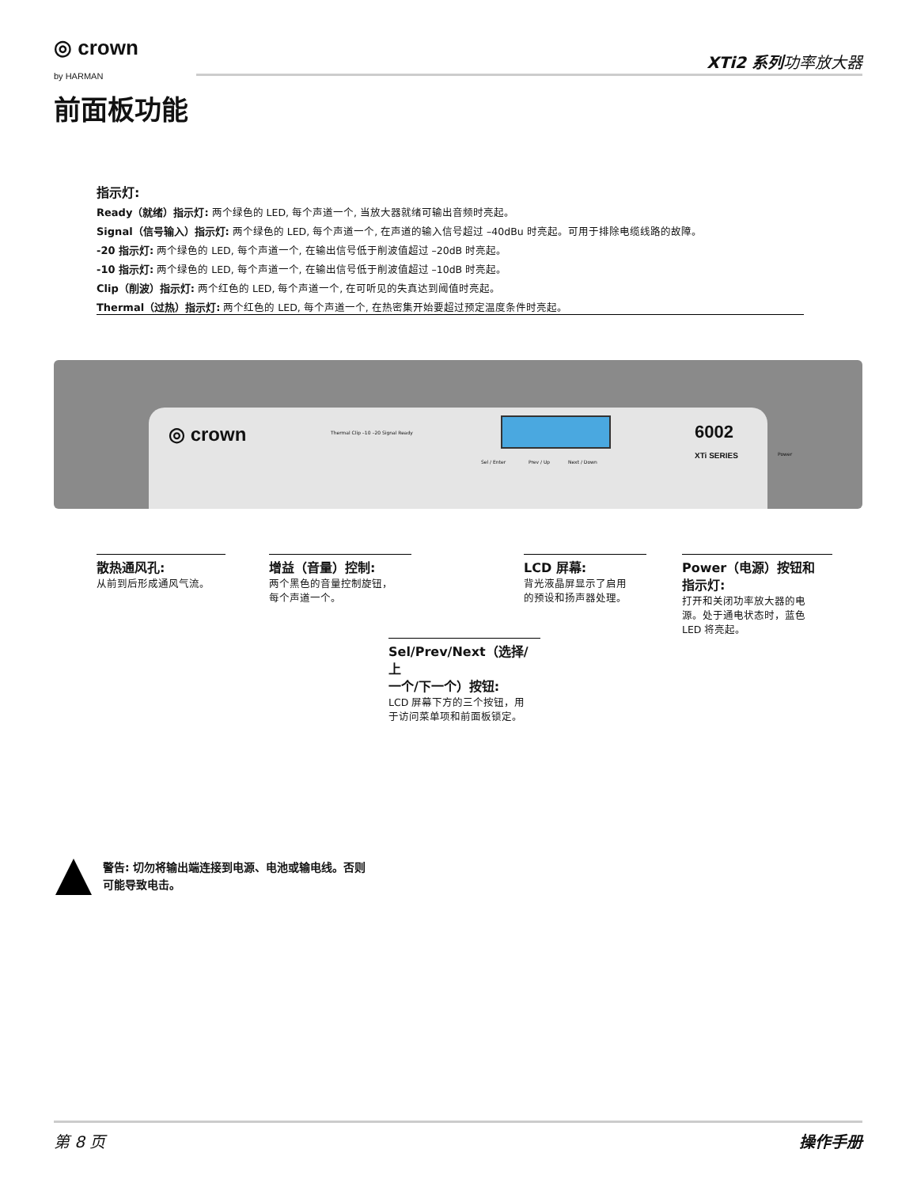◎ crown
by HARMAN
XTi2 系列功率放大器
前面板功能
指示灯:
Ready（就绪）指示灯: 两个绿色的 LED, 每个声道一个, 当放大器就绪可输出音频时亮起。
Signal（信号输入）指示灯: 两个绿色的 LED, 每个声道一个, 在声道的输入信号超过 –40dBu 时亮起。可用于排除电缆线路的故障。
-20 指示灯: 两个绿色的 LED, 每个声道一个, 在输出信号低于削波值超过 –20dB 时亮起。
-10 指示灯: 两个绿色的 LED, 每个声道一个, 在输出信号低于削波值超过 –10dB 时亮起。
Clip（削波）指示灯: 两个红色的 LED, 每个声道一个, 在可听见的失真达到阈值时亮起。
Thermal（过热）指示灯: 两个红色的 LED, 每个声道一个, 在热密集开始要超过预定温度条件时亮起。
◎ crown Thermal Clip –10 –20 Signal Ready
Sel / Enter Prev / Up Next / Down
6002
XTi SERIES Power
散热通风孔:
从前到后形成通风气流。
增益（音量）控制:
两个黑色的音量控制旋钮，
每个声道一个。
LCD 屏幕:
背光液晶屏显示了启用
的预设和扬声器处理。
Power（电源）按钮和
指示灯:
打开和关闭功率放大器的电
源。处于通电状态时，蓝色
LED 将亮起。
Sel/Prev/Next（选择/上
一个/下一个）按钮:
LCD 屏幕下方的三个按钮，用
于访问菜单项和前面板锁定。
警告: 切勿将输出端连接到电源、电池或输电线。否则
可能导致电击。
第 8 页 操作手册